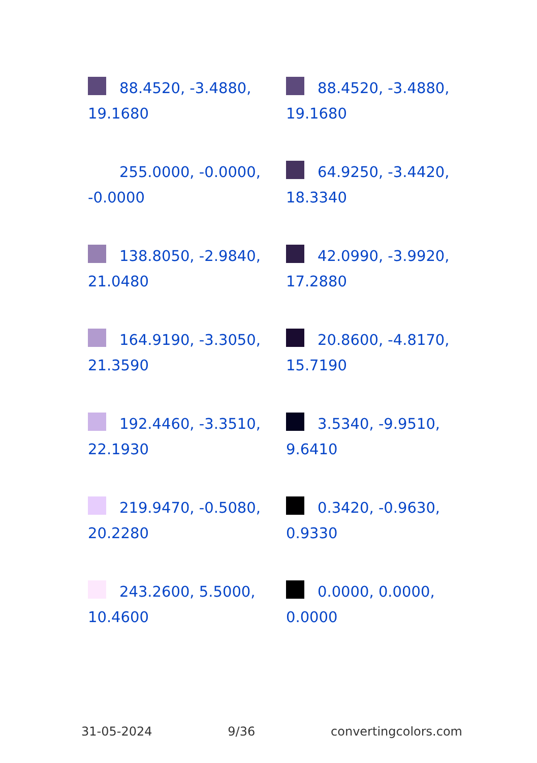88.4520, -3.4880, 19.1680
88.4520, -3.4880, 19.1680
255.0000, -0.0000, -0.0000
64.9250, -3.4420, 18.3340
138.8050, -2.9840, 21.0480
42.0990, -3.9920, 17.2880
164.9190, -3.3050, 21.3590
20.8600, -4.8170, 15.7190
192.4460, -3.3510, 22.1930
3.5340, -9.9510, 9.6410
219.9470, -0.5080, 20.2280
0.3420, -0.9630, 0.9330
243.2600, 5.5000, 10.4600
0.0000, 0.0000, 0.0000
31-05-2024 9/36 convertingcolors.com